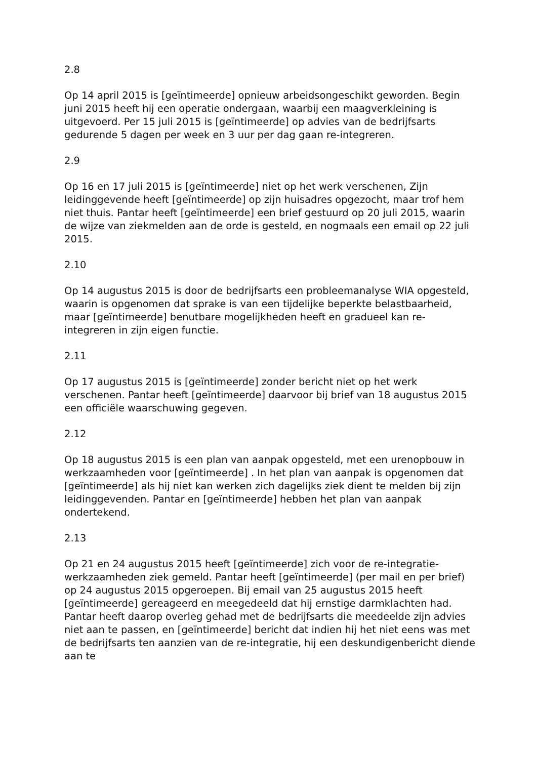2.8
Op 14 april 2015 is [geïntimeerde] opnieuw arbeidsongeschikt geworden. Begin juni 2015 heeft hij een operatie ondergaan, waarbij een maagverkleining is uitgevoerd. Per 15 juli 2015 is [geïntimeerde] op advies van de bedrijfsarts gedurende 5 dagen per week en 3 uur per dag gaan re-integreren.
2.9
Op 16 en 17 juli 2015 is [geïntimeerde] niet op het werk verschenen, Zijn leidinggevende heeft [geïntimeerde] op zijn huisadres opgezocht, maar trof hem niet thuis. Pantar heeft [geïntimeerde] een brief gestuurd op 20 juli 2015, waarin de wijze van ziekmelden aan de orde is gesteld, en nogmaals een email op 22 juli 2015.
2.10
Op 14 augustus 2015 is door de bedrijfsarts een probleemanalyse WIA opgesteld, waarin is opgenomen dat sprake is van een tijdelijke beperkte belastbaarheid, maar [geïntimeerde] benutbare mogelijkheden heeft en gradueel kan re-integreren in zijn eigen functie.
2.11
Op 17 augustus 2015 is [geïntimeerde] zonder bericht niet op het werk verschenen. Pantar heeft [geïntimeerde] daarvoor bij brief van 18 augustus 2015 een officiële waarschuwing gegeven.
2.12
Op 18 augustus 2015 is een plan van aanpak opgesteld, met een urenopbouw in werkzaamheden voor [geïntimeerde] . In het plan van aanpak is opgenomen dat [geïntimeerde] als hij niet kan werken zich dagelijks ziek dient te melden bij zijn leidinggevenden. Pantar en [geïntimeerde] hebben het plan van aanpak ondertekend.
2.13
Op 21 en 24 augustus 2015 heeft [geïntimeerde] zich voor de re-integratie-werkzaamheden ziek gemeld. Pantar heeft [geïntimeerde] (per mail en per brief) op 24 augustus 2015 opgeroepen. Bij email van 25 augustus 2015 heeft [geïntimeerde] gereageerd en meegedeeld dat hij ernstige darmklachten had. Pantar heeft daarop overleg gehad met de bedrijfsarts die meedeelde zijn advies niet aan te passen, en [geïntimeerde] bericht dat indien hij het niet eens was met de bedrijfsarts ten aanzien van de re-integratie, hij een deskundigenbericht diende aan te